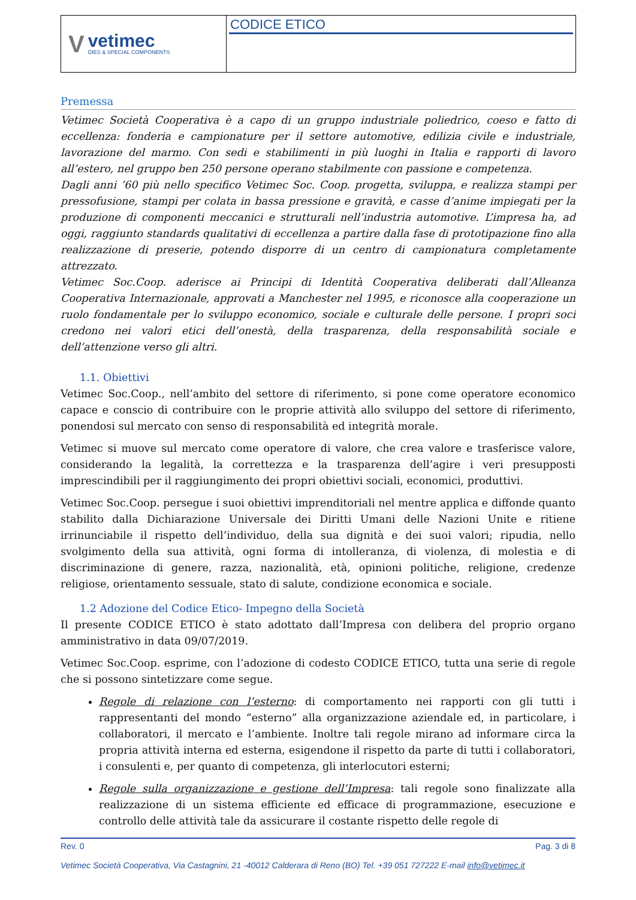V
vetimec
DIES & SPECIAL COMPONENTS
CODICE ETICO
Premessa
Vetimec Società Cooperativa è a capo di un gruppo industriale poliedrico, coeso e fatto di eccellenza: fonderia e campionature per il settore automotive, edilizia civile e industriale, lavorazione del marmo. Con sedi e stabilimenti in più luoghi in Italia e rapporti di lavoro all’estero, nel gruppo ben 250 persone operano stabilmente con passione e competenza.
Dagli anni ’60 più nello specifico Vetimec Soc. Coop. progetta, sviluppa, e realizza stampi per pressofusione, stampi per colata in bassa pressione e gravità, e casse d’anime impiegati per la produzione di componenti meccanici e strutturali nell’industria automotive. L’impresa ha, ad oggi, raggiunto standards qualitativi di eccellenza a partire dalla fase di prototipazione fino alla realizzazione di preserie, potendo disporre di un centro di campionatura completamente attrezzato.
Vetimec Soc.Coop. aderisce ai Principi di Identità Cooperativa deliberati dall’Alleanza Cooperativa Internazionale, approvati a Manchester nel 1995, e riconosce alla cooperazione un ruolo fondamentale per lo sviluppo economico, sociale e culturale delle persone. I propri soci credono nei valori etici dell’onestà, della trasparenza, della responsabilità sociale e dell’attenzione verso gli altri.
1.1. Obiettivi
Vetimec Soc.Coop., nell’ambito del settore di riferimento, si pone come operatore economico capace e conscio di contribuire con le proprie attività allo sviluppo del settore di riferimento, ponendosi sul mercato con senso di responsabilità ed integrità morale.
Vetimec si muove sul mercato come operatore di valore, che crea valore e trasferisce valore, considerando la legalità, la correttezza e la trasparenza dell’agire i veri presupposti imprescindibili per il raggiungimento dei propri obiettivi sociali, economici, produttivi.
Vetimec Soc.Coop. persegue i suoi obiettivi imprenditoriali nel mentre applica e diffonde quanto stabilito dalla Dichiarazione Universale dei Diritti Umani delle Nazioni Unite e ritiene irrinunciabile il rispetto dell’individuo, della sua dignità e dei suoi valori; ripudia, nello svolgimento della sua attività, ogni forma di intolleranza, di violenza, di molestia e di discriminazione di genere, razza, nazionalità, età, opinioni politiche, religione, credenze religiose, orientamento sessuale, stato di salute, condizione economica e sociale.
1.2 Adozione del Codice Etico- Impegno della Società
Il presente CODICE ETICO è stato adottato dall’Impresa con delibera del proprio organo amministrativo in data 09/07/2019.
Vetimec Soc.Coop. esprime, con l’adozione di codesto CODICE ETICO, tutta una serie di regole che si possono sintetizzare come segue.
Regole di relazione con l’esterno: di comportamento nei rapporti con gli tutti i rappresentanti del mondo “esterno” alla organizzazione aziendale ed, in particolare, i collaboratori, il mercato e l’ambiente. Inoltre tali regole mirano ad informare circa la propria attività interna ed esterna, esigendone il rispetto da parte di tutti i collaboratori, i consulenti e, per quanto di competenza, gli interlocutori esterni;
Regole sulla organizzazione e gestione dell’Impresa: tali regole sono finalizzate alla realizzazione di un sistema efficiente ed efficace di programmazione, esecuzione e controllo delle attività tale da assicurare il costante rispetto delle regole di
Rev. 0 Pag. 3 di 8
Vetimec Società Cooperativa, Via Castagnini, 21 -40012 Calderara di Reno (BO) Tel. +39 051 727222 E-mail info@vetimec.it